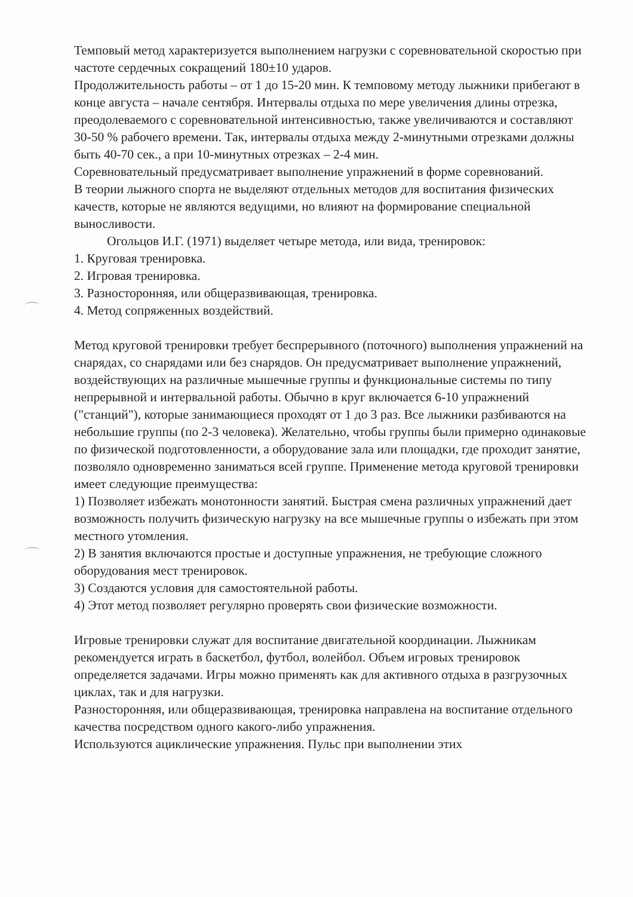Темповый метод характеризуется выполнением нагрузки с соревновательной скоростью при частоте сердечных сокращений 180±10 ударов.
Продолжительность работы – от 1 до 15-20 мин. К темповому методу лыжники прибегают в конце августа – начале сентября. Интервалы отдыха по мере увеличения длины отрезка, преодолеваемого с соревновательной интенсивностью, также увеличиваются и составляют 30-50 % рабочего времени. Так, интервалы отдыха между 2-минутными отрезками должны быть 40-70 сек., а при 10-минутных отрезках – 2-4 мин.
Соревновательный предусматривает выполнение упражнений в форме соревнований.
В теории лыжного спорта не выделяют отдельных методов для воспитания физических качеств, которые не являются ведущими, но влияют на формирование специальной выносливости.
Огольцов И.Г. (1971) выделяет четыре метода, или вида, тренировок:
1. Круговая тренировка.
2. Игровая тренировка.
3. Разносторонняя, или общеразвивающая, тренировка.
4. Метод сопряженных воздействий.
Метод круговой тренировки требует беспрерывного (поточного) выполнения упражнений на снарядах, со снарядами или без снарядов. Он предусматривает выполнение упражнений, воздействующих на различные мышечные группы и функциональные системы по типу непрерывной и интервальной работы. Обычно в круг включается 6-10 упражнений ("станций"), которые занимающиеся проходят от 1 до 3 раз. Все лыжники разбиваются на небольшие группы (по 2-3 человека). Желательно, чтобы группы были примерно одинаковые по физической подготовленности, а оборудование зала или площадки, где проходит занятие, позволяло одновременно заниматься всей группе. Применение метода круговой тренировки имеет следующие преимущества:
1) Позволяет избежать монотонности занятий. Быстрая смена различных упражнений дает возможность получить физическую нагрузку на все мышечные группы о избежать при этом местного утомления.
2) В занятия включаются простые и доступные упражнения, не требующие сложного оборудования мест тренировок.
3) Создаются условия для самостоятельной работы.
4) Этот метод позволяет регулярно проверять свои физические возможности.
Игровые тренировки служат для воспитание двигательной координации. Лыжникам рекомендуется играть в баскетбол, футбол, волейбол. Объем игровых тренировок определяется задачами. Игры можно применять как для активного отдыха в разгрузочных циклах, так и для нагрузки.
Разносторонняя, или общеразвивающая, тренировка направлена на воспитание отдельного качества посредством одного какого-либо упражнения.
Используются ациклические упражнения. Пульс при выполнении этих